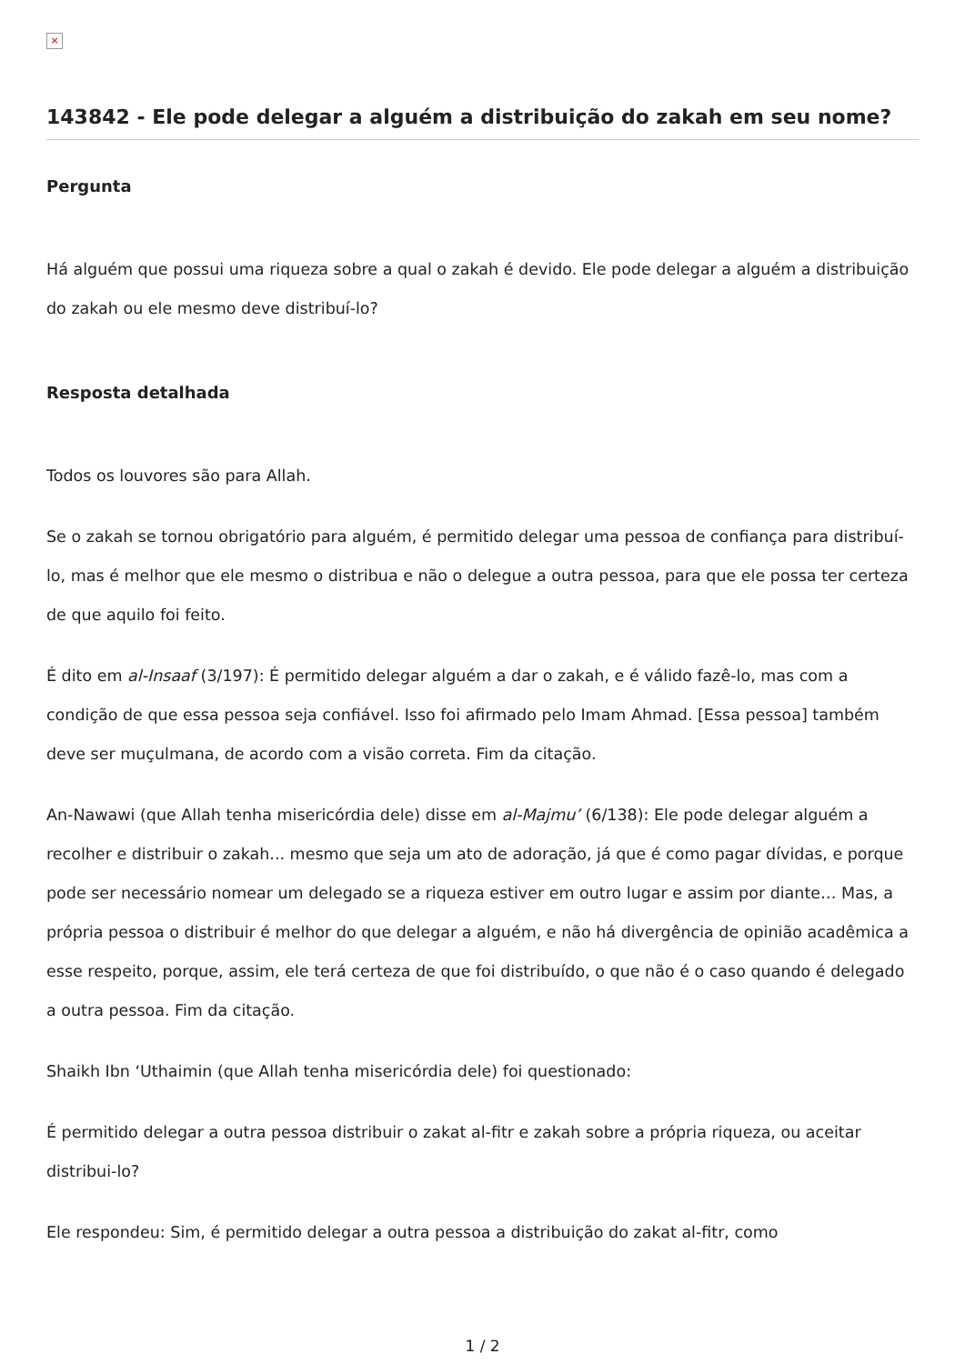×
143842 - Ele pode delegar a alguém a distribuição do zakah em seu nome?
Pergunta
Há alguém que possui uma riqueza sobre a qual o zakah é devido. Ele pode delegar a alguém a distribuição do zakah ou ele mesmo deve distribuí-lo?
Resposta detalhada
Todos os louvores são para Allah.
Se o zakah se tornou obrigatório para alguém, é permitido delegar uma pessoa de confiança para distribuí-lo, mas é melhor que ele mesmo o distribua e não o delegue a outra pessoa, para que ele possa ter certeza de que aquilo foi feito.
É dito em al-Insaaf (3/197): É permitido delegar alguém a dar o zakah, e é válido fazê-lo, mas com a condição de que essa pessoa seja confiável. Isso foi afirmado pelo Imam Ahmad. [Essa pessoa] também deve ser muçulmana, de acordo com a visão correta. Fim da citação.
An-Nawawi (que Allah tenha misericórdia dele) disse em al-Majmu’ (6/138): Ele pode delegar alguém a recolher e distribuir o zakah... mesmo que seja um ato de adoração, já que é como pagar dívidas, e porque pode ser necessário nomear um delegado se a riqueza estiver em outro lugar e assim por diante… Mas, a própria pessoa o distribuir é melhor do que delegar a alguém, e não há divergência de opinião acadêmica a esse respeito, porque, assim, ele terá certeza de que foi distribuído, o que não é o caso quando é delegado a outra pessoa. Fim da citação.
Shaikh Ibn ‘Uthaimin (que Allah tenha misericórdia dele) foi questionado:
É permitido delegar a outra pessoa distribuir o zakat al-fitr e zakah sobre a própria riqueza, ou aceitar distribui-lo?
Ele respondeu: Sim, é permitido delegar a outra pessoa a distribuição do zakat al-fitr, como
1 / 2